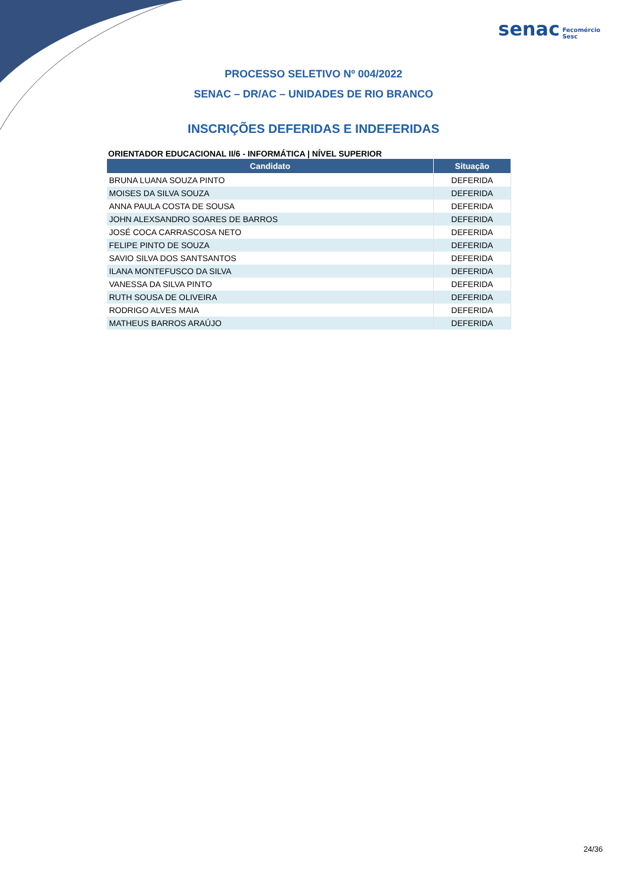senac Fecomércio
Sesc
PROCESSO SELETIVO Nº 004/2022
SENAC – DR/AC – UNIDADES DE RIO BRANCO
INSCRIÇÕES DEFERIDAS E INDEFERIDAS
ORIENTADOR EDUCACIONAL II/6 - INFORMÁTICA | NÍVEL SUPERIOR
| Candidato | Situação |
| --- | --- |
| BRUNA LUANA SOUZA PINTO | DEFERIDA |
| MOISES DA SILVA SOUZA | DEFERIDA |
| ANNA PAULA COSTA DE SOUSA | DEFERIDA |
| JOHN ALEXSANDRO SOARES DE BARROS | DEFERIDA |
| JOSÉ COCA CARRASCOSA NETO | DEFERIDA |
| FELIPE PINTO DE SOUZA | DEFERIDA |
| SAVIO SILVA DOS SANTSANTOS | DEFERIDA |
| ILANA MONTEFUSCO DA SILVA | DEFERIDA |
| VANESSA DA SILVA PINTO | DEFERIDA |
| RUTH SOUSA DE OLIVEIRA | DEFERIDA |
| RODRIGO ALVES MAIA | DEFERIDA |
| MATHEUS BARROS ARAÚJO | DEFERIDA |
24/36